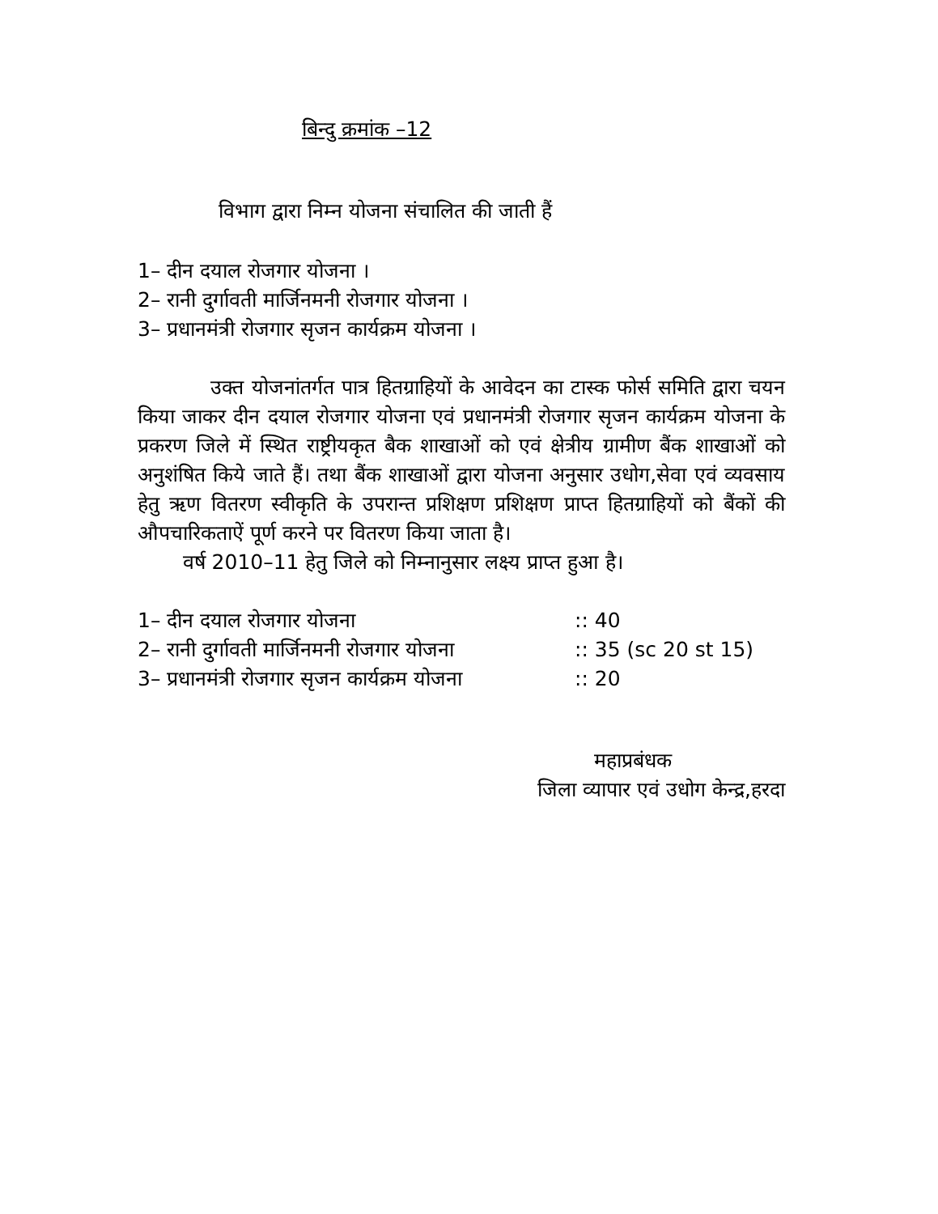बिन्दु क्रमांक –12
विभाग द्वारा निम्न योजना संचालित की जाती हैं
1– दीन दयाल रोजगार योजना ।
2– रानी दुर्गावती मार्जिनमनी रोजगार योजना ।
3– प्रधानमंत्री रोजगार सृजन कार्यक्रम योजना ।
उक्त योजनांतर्गत पात्र हितग्राहियों के आवेदन का टास्क फोर्स समिति द्वारा चयन किया जाकर दीन दयाल रोजगार योजना एवं प्रधानमंत्री रोजगार सृजन कार्यक्रम योजना के प्रकरण जिले में स्थित राष्ट्रीयकृत बैक शाखाओं को एवं क्षेत्रीय ग्रामीण बैंक शाखाओं को अनुशंषित किये जाते हैं। तथा बैंक शाखाओं द्वारा योजना अनुसार उधोग,सेवा एवं व्यवसाय हेतु ऋण वितरण स्वीकृति के उपरान्त प्रशिक्षण प्रशिक्षण प्राप्त हितग्राहियों को बैंकों की औपचारिकताऐं पूर्ण करने पर वितरण किया जाता है।
वर्ष 2010–11 हेतु जिले को निम्नानुसार लक्ष्य प्राप्त हुआ है।
| 1– दीन दयाल रोजगार योजना | :: 40 |
| 2– रानी दुर्गावती मार्जिनमनी रोजगार योजना | :: 35 (sc 20 st 15) |
| 3– प्रधानमंत्री रोजगार सृजन कार्यक्रम योजना | :: 20 |
महाप्रबंधक
जिला व्यापार एवं उधोग केन्द्र,हरदा